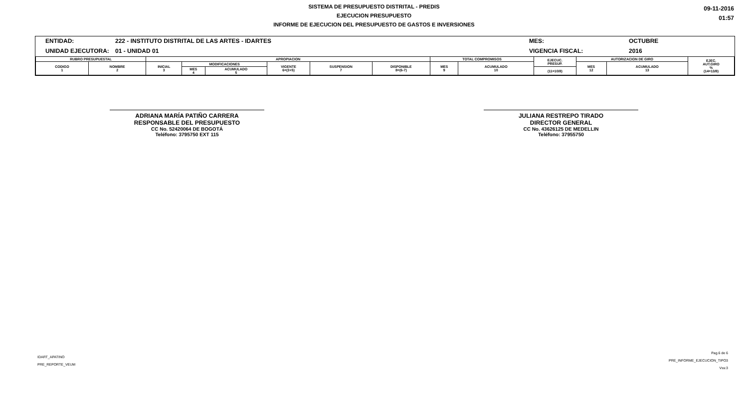09-11-2016
01:57
SISTEMA DE PRESUPUESTO DISTRITAL - PREDIS
EJECUCION PRESUPUESTO
INFORME DE EJECUCION DEL PRESUPUESTO DE GASTOS E INVERSIONES
ENTIDAD: 222 - INSTITUTO DISTRITAL DE LAS ARTES - IDARTES MES: OCTUBRE UNIDAD EJECUTORA: 01 - UNIDAD 01 VIGENCIA FISCAL: 2016
| RUBRO PRESUPUESTAL | | APROPIACION | | | | | | TOTAL COMPROMISOS | | EJECUC. PRESUP. | AUTORIZACION DE GIRO | | EJEC. AUT.GIRO % (14=13/8) |
| --- | --- | --- | --- | --- | --- | --- | --- | --- | --- | --- | --- | --- | --- |
| CODIGO 1 | NOMBRE 2 | INICIAL 3 | MODIFICACIONES | | VIGENTE 6=(3+5) | SUSPENSION 7 | DISPONIBLE 8=(6-7) | MES 9 | ACUMULADO 10 | | MES 12 | ACUMULADO 13 | |
| | | | MES 4 | ACUMULADO 5 | | | | | | (11=10/8) | | | |
ADRIANA MARÍA PATIÑO CARRERA
RESPONSABLE DEL PRESUPUESTO
CC No. 52420064 DE BOGOTÁ
Teléfono: 3795750 EXT 115
JULIANA RESTREPO TIRADO
DIRECTOR GENERAL
CC No. 43626125 DE MEDELLIN
Teléfono: 37955750
IDART_APATINO
PRE_REPORTE_VEUM
Pag.6 de 6
PRE_INFORME_EJECUCION_TIPO3
Vss:3